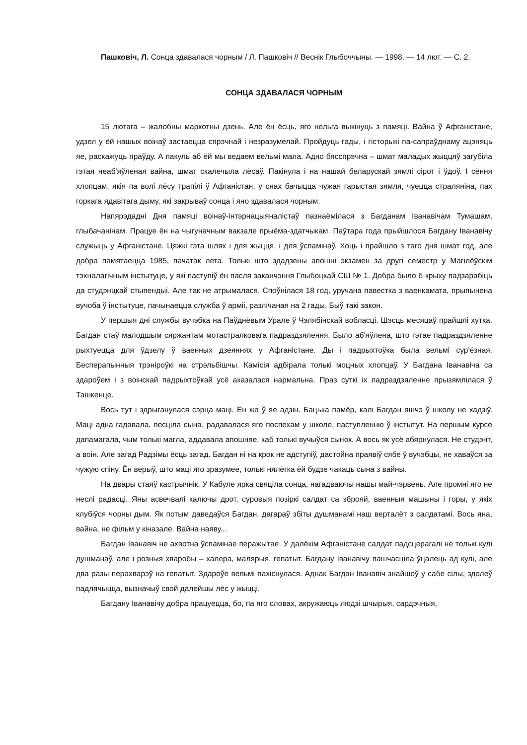Пашковіч, Л. Сонца здавалася чорным / Л. Пашковіч // Веснік Глыбоччыны. — 1998. — 14 лют. — С. 2.
СОНЦА ЗДАВАЛАСЯ ЧОРНЫМ
15 лютага – жалобны маркотны дзень. Але ён ёсць, яго нельга выкінуць з памяці. Вайна ў Афганістане, удзел у ёй нашых воінаў застаецца спрэчнай і незразумелай. Пройдуць гады, і гісторыкі па-сапраўднаму ацэняць яе, раскажуць праўду. А пакуль аб ёй мы ведаем вельмі мала. Адно бясспрэчна – шмат маладых жыццяў загубіла гэтая неаб'яўленая вайна, шмат скалечыла лёсаў. Пакінула і на нашай беларускай зямлі сірот і ўдоў. І сёння хлопцам, якія па волі лёсу трапілі ў Афганістан, у снах бачыцца чужая гарыстая зямля, чуецца страляніна, пах горкага ядавітага дыму, які закрываў сонца і яно здавалася чорным.
Напярэдадні Дня памяці воінаў-інтэрнацыяналістаў пазнаёмілася з Багданам Іванавічам Тумашам, глыбачанінам. Працуе ён на чыгуначным вакзале прыёма-здатчыкам. Паўтара года прыйшлося Багдану Іванавічу служыць у Афганістане. Цяжкі гэта шлях і для жыцця, і для ўспамінаў. Хоць і прайшло з таго дня шмат год, але добра памятаецца 1985, пачатак лета. Толькі што здадзены апошні экзамен за другі семестр у Магілёўскім тэхналагічным інстытуце, у які паступіў ён пасля заканчэння Глыбоцкай СШ № 1. Добра было б крыху падзарабіць да студэнцкай стыпендыі. Але так не атрымалася. Споўнілася 18 год, уручана павестка з ваенкамата, прыпынена вучоба ў інстытуце, пачынаецца служба ў арміі, разлічаная на 2 гады. Быў такі закон.
У першыя дні службы вучэбка на Паўднёвым Урале ў Чэлябінскай вобласці. Шэсць месяцаў прайшлі хутка. Багдан стаў малодшым сяржантам мотастралковага падраздзялення. Было аб'яўлена, што гэтае падраздзяленне рыхтуецца для ўдзелу ў ваенных дзеяннях у Афганістане. Ды і падрыхтоўка была вельмі сур'ёзная. Бесперапынныя трэніроўкі на стрэльбішчы. Камісія адбірала толькі моцных хлопцаў. У Багдана Іванавіча са здароўем і з воінскай падрыхтоўкай усё аказалася нармальна. Праз суткі іх падраздзяленне прызямлілася ў Ташкенце.
Вось тут і здрыганулася сэрца маці. Ён жа ў яе адзін. Бацька памёр, калі Багдан яшчэ ў школу не хадзіў. Маці адна гадавала, песціла сына, радавалася яго поспехам у школе, паступленню ў інстытут. На першым курсе дапамагала, чым толькі магла, аддавала апошняе, каб толькі вучыўся сынок. А вось як усё абярнулася. Не студэнт, а воін. Але загад Радзімы ёсць загад. Багдан ні на крок не адступіў, дастойна праявіў сябе ў вучэбцы, не хаваўся за чужую спіну. Ён верыў, што маці яго зразумее, толькі нялёгка ёй будзе чакаць сына з вайны.
На двары стаяў кастрычнік. У Кабуле ярка свяціла сонца, нагадваючы нашы май-чэрвень. Але промні яго не неслі радасці. Яны асвечвалі калючы дрот, суровыя позіркі салдат са зброяй, ваенныя машыны і горы, у якіх клубіўся чорны дым. Як потым даведаўся Багдан, дагараў збіты душманамі наш верталёт з салдатамі. Вось яна, вайна, не фільм у кіназале. Вайна наяву...
Багдан Іванавіч не ахвотна ўспамінае перажытае. У далёкім Афганістане салдат падсцерагалі не толькі кулі душманаў, але і розныя хваробы – халера, малярыя, гепатыт. Багдану Іванавічу пашчасціла ўцалець ад кулі, але два разы перахварэў на гепатыт. Здароўе вельмі пахіснулася. Аднак Багдан Іванавіч знайшоў у сабе сілы, здолеў падлячыцца, вызначыў свой далейшы лёс у жыцці.
Багдану Іванавічу добра працуецца, бо, па яго словах, акружаюць людзі шчырыя, сардэчныя,